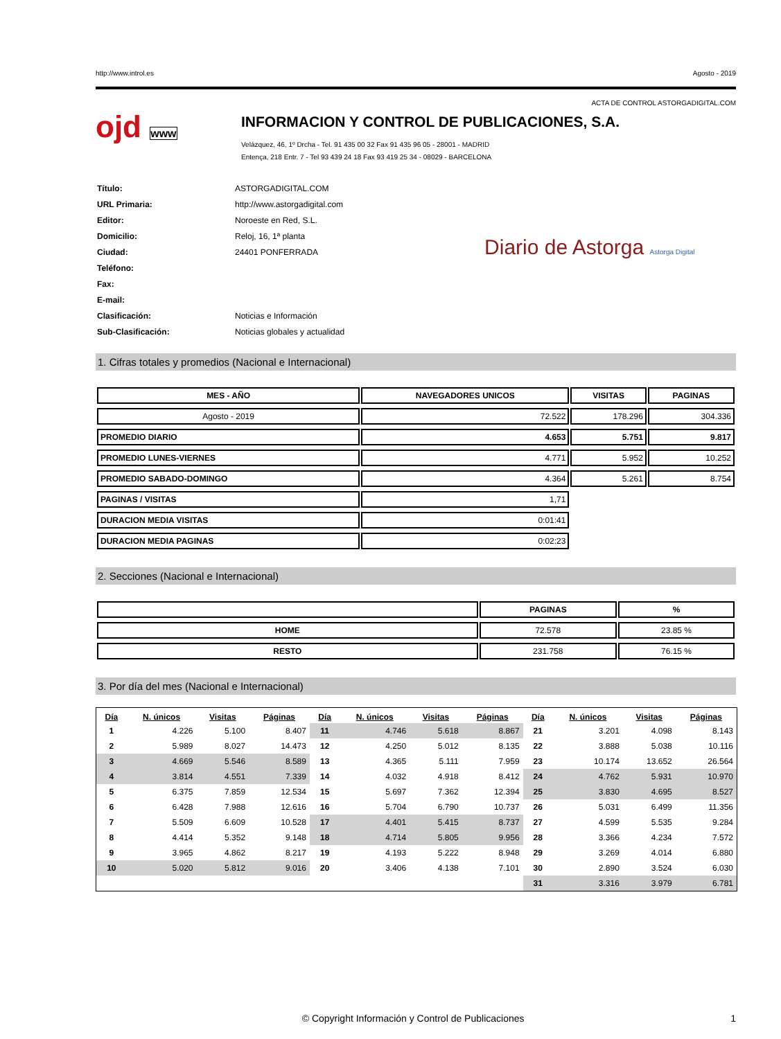http://www.introl.es Agosto - 2019
ACTA DE CONTROL ASTORGADIGITAL.COM
ojd www
INFORMACION Y CONTROL DE PUBLICACIONES, S.A.
Velázquez, 46, 1º Drcha - Tel. 91 435 00 32 Fax 91 435 96 05 - 28001 - MADRID
Entença, 218 Entr. 7 - Tel 93 439 24 18 Fax 93 419 25 34 - 08029 - BARCELONA
| Título: | ASTORGADIGITAL.COM |
| URL Primaria: | http://www.astorgadigital.com |
| Editor: | Noroeste en Red, S.L. |
| Domicilio: | Reloj, 16, 1ª planta |
| Ciudad: | 24401 PONFERRADA |
| Teléfono: | |
| Fax: | |
| E-mail: | |
| Clasificación: | Noticias e Información |
| Sub-Clasificación: | Noticias globales y actualidad |
Diario de Astorga Astorga Digital
1. Cifras totales y promedios (Nacional e Internacional)
| MES - AÑO | NAVEGADORES UNICOS | VISITAS | PAGINAS |
| --- | --- | --- | --- |
| Agosto - 2019 | 72.522 | 178.296 | 304.336 |
| PROMEDIO DIARIO | 4.653 | 5.751 | 9.817 |
| PROMEDIO LUNES-VIERNES | 4.771 | 5.952 | 10.252 |
| PROMEDIO SABADO-DOMINGO | 4.364 | 5.261 | 8.754 |
| PAGINAS / VISITAS | 1,71 | | |
| DURACION MEDIA VISITAS | 0:01:41 | | |
| DURACION MEDIA PAGINAS | 0:02:23 | | |
2. Secciones (Nacional e Internacional)
| | PAGINAS | % |
| --- | --- | --- |
| HOME | 72.578 | 23.85 % |
| RESTO | 231.758 | 76.15 % |
3. Por día del mes (Nacional e Internacional)
| Día | N. únicos | Visitas | Páginas | Día | N. únicos | Visitas | Páginas | Día | N. únicos | Visitas | Páginas |
| --- | --- | --- | --- | --- | --- | --- | --- | --- | --- | --- | --- |
| 1 | 4.226 | 5.100 | 8.407 | 11 | 4.746 | 5.618 | 8.867 | 21 | 3.201 | 4.098 | 8.143 |
| 2 | 5.989 | 8.027 | 14.473 | 12 | 4.250 | 5.012 | 8.135 | 22 | 3.888 | 5.038 | 10.116 |
| 3 | 4.669 | 5.546 | 8.589 | 13 | 4.365 | 5.111 | 7.959 | 23 | 10.174 | 13.652 | 26.564 |
| 4 | 3.814 | 4.551 | 7.339 | 14 | 4.032 | 4.918 | 8.412 | 24 | 4.762 | 5.931 | 10.970 |
| 5 | 6.375 | 7.859 | 12.534 | 15 | 5.697 | 7.362 | 12.394 | 25 | 3.830 | 4.695 | 8.527 |
| 6 | 6.428 | 7.988 | 12.616 | 16 | 5.704 | 6.790 | 10.737 | 26 | 5.031 | 6.499 | 11.356 |
| 7 | 5.509 | 6.609 | 10.528 | 17 | 4.401 | 5.415 | 8.737 | 27 | 4.599 | 5.535 | 9.284 |
| 8 | 4.414 | 5.352 | 9.148 | 18 | 4.714 | 5.805 | 9.956 | 28 | 3.366 | 4.234 | 7.572 |
| 9 | 3.965 | 4.862 | 8.217 | 19 | 4.193 | 5.222 | 8.948 | 29 | 3.269 | 4.014 | 6.880 |
| 10 | 5.020 | 5.812 | 9.016 | 20 | 3.406 | 4.138 | 7.101 | 30 | 2.890 | 3.524 | 6.030 |
| | | | | | | | | 31 | 3.316 | 3.979 | 6.781 |
© Copyright Información y Control de Publicaciones 1